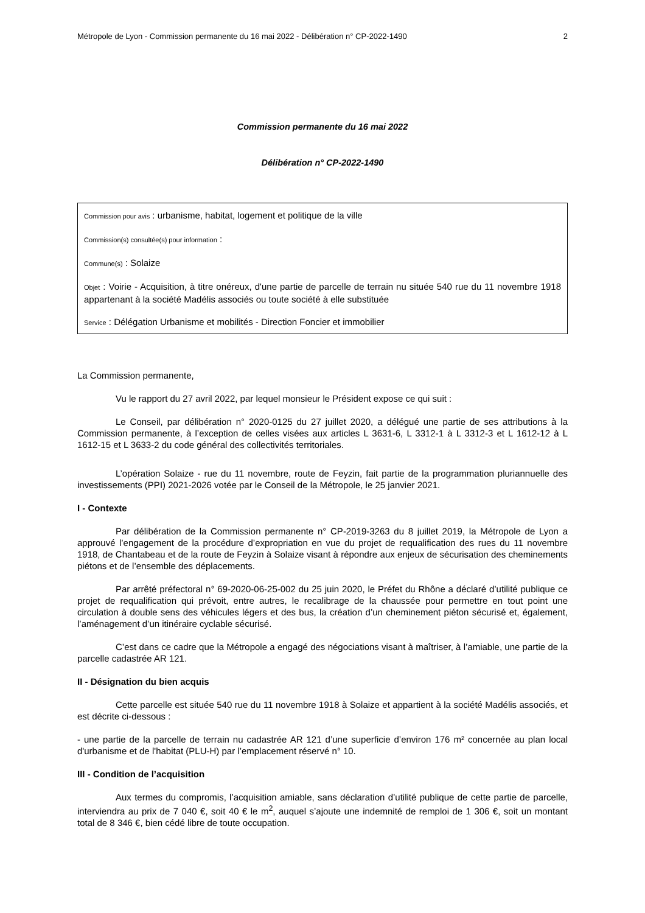Métropole de Lyon - Commission permanente du 16 mai 2022 - Délibération n° CP-2022-1490 2
Commission permanente du 16 mai 2022
Délibération n° CP-2022-1490
Commission pour avis : urbanisme, habitat, logement et politique de la ville
Commission(s) consultée(s) pour information :
Commune(s) : Solaize
Objet : Voirie - Acquisition, à titre onéreux, d'une partie de parcelle de terrain nu située 540 rue du 11 novembre 1918 appartenant à la société Madélis associés ou toute société à elle substituée
Service : Délégation Urbanisme et mobilités - Direction Foncier et immobilier
La Commission permanente,
Vu le rapport du 27 avril 2022, par lequel monsieur le Président expose ce qui suit :
Le Conseil, par délibération n° 2020-0125 du 27 juillet 2020, a délégué une partie de ses attributions à la Commission permanente, à l’exception de celles visées aux articles L 3631-6, L 3312-1 à L 3312-3 et L 1612-12 à L 1612-15 et L 3633-2 du code général des collectivités territoriales.
L’opération Solaize - rue du 11 novembre, route de Feyzin, fait partie de la programmation pluriannuelle des investissements (PPI) 2021-2026 votée par le Conseil de la Métropole, le 25 janvier 2021.
I - Contexte
Par délibération de la Commission permanente n° CP-2019-3263 du 8 juillet 2019, la Métropole de Lyon a approuvé l’engagement de la procédure d’expropriation en vue du projet de requalification des rues du 11 novembre 1918, de Chantabeau et de la route de Feyzin à Solaize visant à répondre aux enjeux de sécurisation des cheminements piétons et de l’ensemble des déplacements.
Par arrêté préfectoral n° 69-2020-06-25-002 du 25 juin 2020, le Préfet du Rhône a déclaré d’utilité publique ce projet de requalification qui prévoit, entre autres, le recalibrage de la chaussée pour permettre en tout point une circulation à double sens des véhicules légers et des bus, la création d’un cheminement piéton sécurisé et, également, l’aménagement d’un itinéraire cyclable sécurisé.
C’est dans ce cadre que la Métropole a engagé des négociations visant à maîtriser, à l’amiable, une partie de la parcelle cadastrée AR 121.
II - Désignation du bien acquis
Cette parcelle est située 540 rue du 11 novembre 1918 à Solaize et appartient à la société Madélis associés, et est décrite ci-dessous :
- une partie de la parcelle de terrain nu cadastrée AR 121 d’une superficie d’environ 176 m² concernée au plan local d'urbanisme et de l'habitat (PLU-H) par l’emplacement réservé n° 10.
III - Condition de l’acquisition
Aux termes du compromis, l’acquisition amiable, sans déclaration d’utilité publique de cette partie de parcelle, interviendra au prix de 7 040 €, soit 40 € le m<sup>2</sup>, auquel s’ajoute une indemnité de remploi de 1 306 €, soit un montant total de 8 346 €, bien cédé libre de toute occupation.